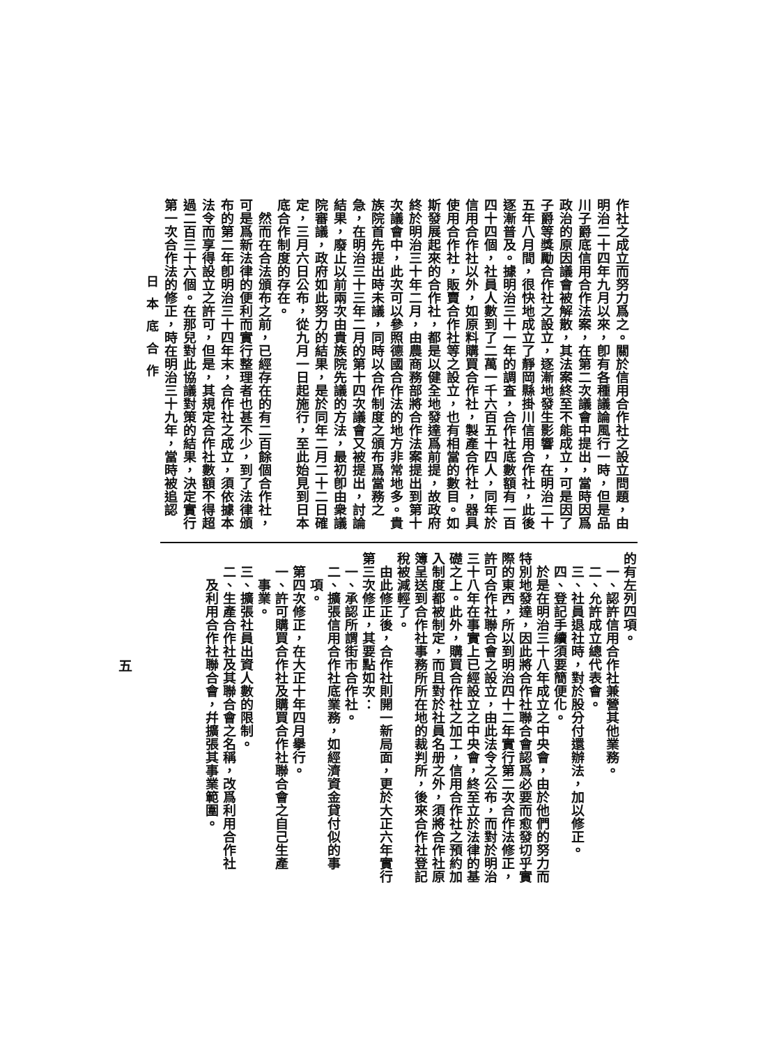作社之成立而努力爲之。關於信用合作社之設立問題，由明治二十四年九月以來，卽有各種議論風行一時，但是品川子爵底信用合作法案，在第二次議會中提出，當時因爲政治的原因議會被解散，其法案終至不能成立，可是因了子爵等獎勵合作社之設立，逐漸地發生影響，在明治二十五年八月間，很快地成立了靜岡縣掛川信用合作社，此後逐漸普及。據明治三十一年的調査，合作社底數額有一百四十四個，社員人數到了二萬一千六百五十四人，同年於信用合作社以外，如原料購買合作社，製產合作社，器具使用合作社，販賣合作社等之設立，也有相當的數目。如斯發展起來的合作社，都是以健全地發達爲前提，故政府終於明治三十年二月，由農商務部將合作法案提出到第十次議會中，此次可以參照德國合作法的地方非常地多。貴族院首先提出時未議，同時以合作制度之頒布爲當務之急，在明治三十三年二月的第十四次議會又被提出，討論結果，廢止以前兩次由貴族院先議的方法，最初卽由衆議院審議，政府如此努力的結果，是於同年二月二十二日確定，三月六日公布，從九月一日起施行，至此始見到日本底合作制度的存在。
　然而在合法頒布之前，已經存在的有二百餘個合作社，可是爲新法律的便利而實行整理者也甚不少，到了法律頒布的第二年卽明治三十四年末，合作社之成立，須依據本法令而享得設立之許可，但是，其規定合作社數額不得超過二百三十六個。在那兒對此協議對策的結果，決定實行第一次合作法的修正，時在明治三十九年，當時被追認
的有左列四項。
　一、認許信用合作社兼營其他業務。
　二、允許成立總代表會。
　三、社員退社時，對於股分付還辦法，加以修正。
　四、登記手續須要簡便化。
　於是在明治三十八年成立之中央會，由於他們的努力而特別地發達，因此將合作社聯合會認爲必要而愈發切乎實際的東西，所以到明治四十二年實行第二次合作法修正，許可合作社聯合會之設立，由此法令之公布，而對於明治三十八年在事實上已經設立之中央會，終至立於法律的基礎之上。此外，購買合作社之加工，信用合作社之預約加入制度都被制定，而且對於社員名册之外，須將合作社原簿呈送到合作社事務所所在地的裁判所，後來合作社登記稅被減輕了。
　由此修正後，合作社則開一新局面，更於大正六年實行第三次修正，其要點如次：
　一、承認所謂街市合作社。
　二、擴張信用合作社底業務，如經濟資金貸付似的事
　　項。
　第四次修正，在大正十年四月擧行。
　一、許可購買合作社及購買合作社聯合會之自己生產
　　事業。
　三、擴張社員出資人數的限制。
　二、生產合作社及其聯合會之名稱，改爲利用合作社
　　及利用合作社聯合會，幷擴張其事業範圍。
日本底合作
五